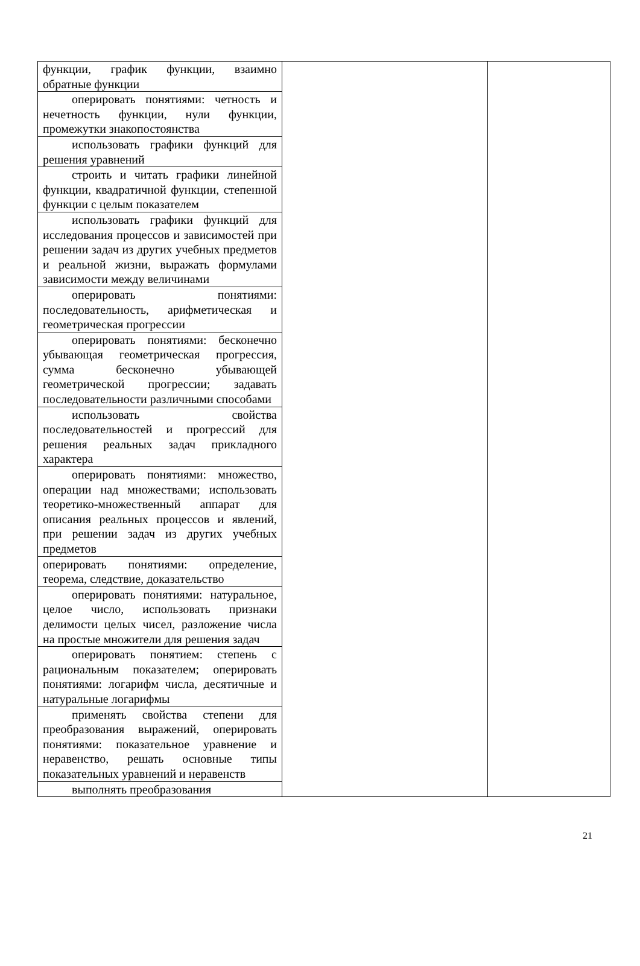| функции, график функции, взаимно обратные функции | | |
| оперировать понятиями: четность и нечетность функции, нули функции, промежутки знакопостоянства | | |
| использовать графики функций для решения уравнений | | |
| строить и читать графики линейной функции, квадратичной функции, степенной функции с целым показателем | | |
| использовать графики функций для исследования процессов и зависимостей при решении задач из других учебных предметов и реальной жизни, выражать формулами зависимости между величинами | | |
| оперировать понятиями: последовательность, арифметическая и геометрическая прогрессии | | |
| оперировать понятиями: бесконечно убывающая геометрическая прогрессия, сумма бесконечно убывающей геометрической прогрессии; задавать последовательности различными способами | | |
| использовать свойства последовательностей и прогрессий для решения реальных задач прикладного характера | | |
| оперировать понятиями: множество, операции над множествами; использовать теоретико-множественный аппарат для описания реальных процессов и явлений, при решении задач из других учебных предметов | | |
| оперировать понятиями: определение, теорема, следствие, доказательство | | |
| оперировать понятиями: натуральное, целое число, использовать признаки делимости целых чисел, разложение числа на простые множители для решения задач | | |
| оперировать понятием: степень с рациональным показателем; оперировать понятиями: логарифм числа, десятичные и натуральные логарифмы | | |
| применять свойства степени для преобразования выражений, оперировать понятиями: показательное уравнение и неравенство, решать основные типы показательных уравнений и неравенств | | |
| выполнять преобразования | | |
21